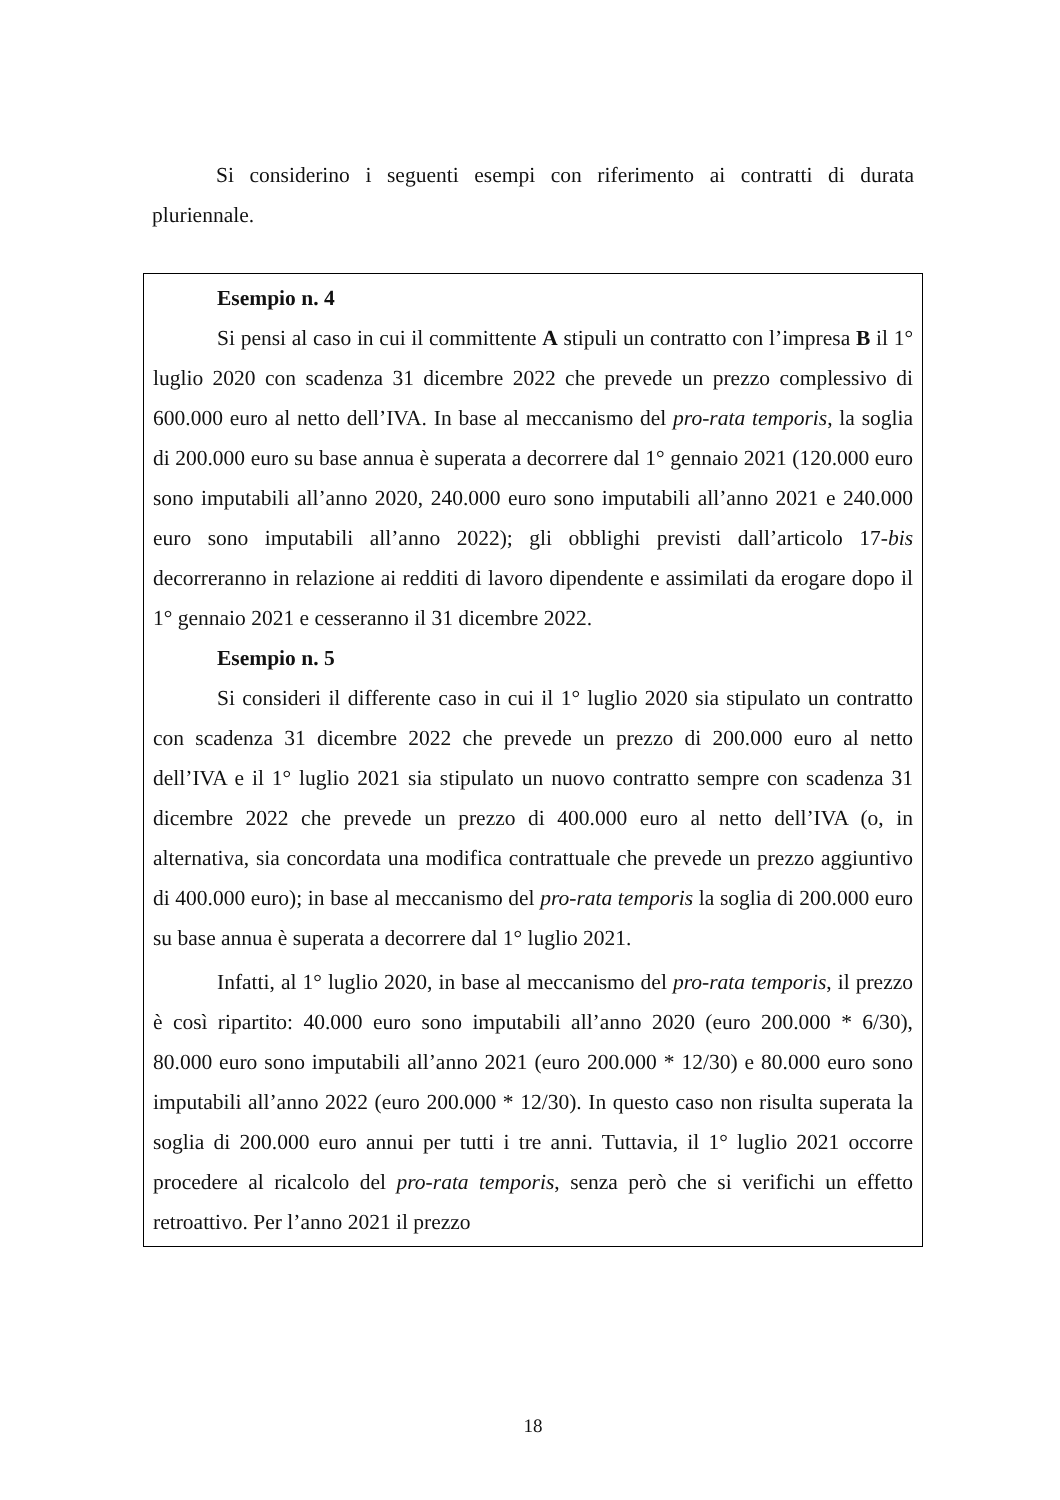Si considerino i seguenti esempi con riferimento ai contratti di durata pluriennale.
Esempio n. 4
Si pensi al caso in cui il committente A stipuli un contratto con l’impresa B il 1° luglio 2020 con scadenza 31 dicembre 2022 che prevede un prezzo complessivo di 600.000 euro al netto dell’IVA. In base al meccanismo del pro-rata temporis, la soglia di 200.000 euro su base annua è superata a decorrere dal 1° gennaio 2021 (120.000 euro sono imputabili all’anno 2020, 240.000 euro sono imputabili all’anno 2021 e 240.000 euro sono imputabili all’anno 2022); gli obblighi previsti dall’articolo 17-bis decorreranno in relazione ai redditi di lavoro dipendente e assimilati da erogare dopo il 1° gennaio 2021 e cesseranno il 31 dicembre 2022.
Esempio n. 5
Si consideri il differente caso in cui il 1° luglio 2020 sia stipulato un contratto con scadenza 31 dicembre 2022 che prevede un prezzo di 200.000 euro al netto dell’IVA e il 1° luglio 2021 sia stipulato un nuovo contratto sempre con scadenza 31 dicembre 2022 che prevede un prezzo di 400.000 euro al netto dell’IVA (o, in alternativa, sia concordata una modifica contrattuale che prevede un prezzo aggiuntivo di 400.000 euro); in base al meccanismo del pro-rata temporis la soglia di 200.000 euro su base annua è superata a decorrere dal 1° luglio 2021.
Infatti, al 1° luglio 2020, in base al meccanismo del pro-rata temporis, il prezzo è così ripartito: 40.000 euro sono imputabili all’anno 2020 (euro 200.000 * 6/30), 80.000 euro sono imputabili all’anno 2021 (euro 200.000 * 12/30) e 80.000 euro sono imputabili all’anno 2022 (euro 200.000 * 12/30). In questo caso non risulta superata la soglia di 200.000 euro annui per tutti i tre anni. Tuttavia, il 1° luglio 2021 occorre procedere al ricalcolo del pro-rata temporis, senza però che si verifichi un effetto retroattivo. Per l’anno 2021 il prezzo
18